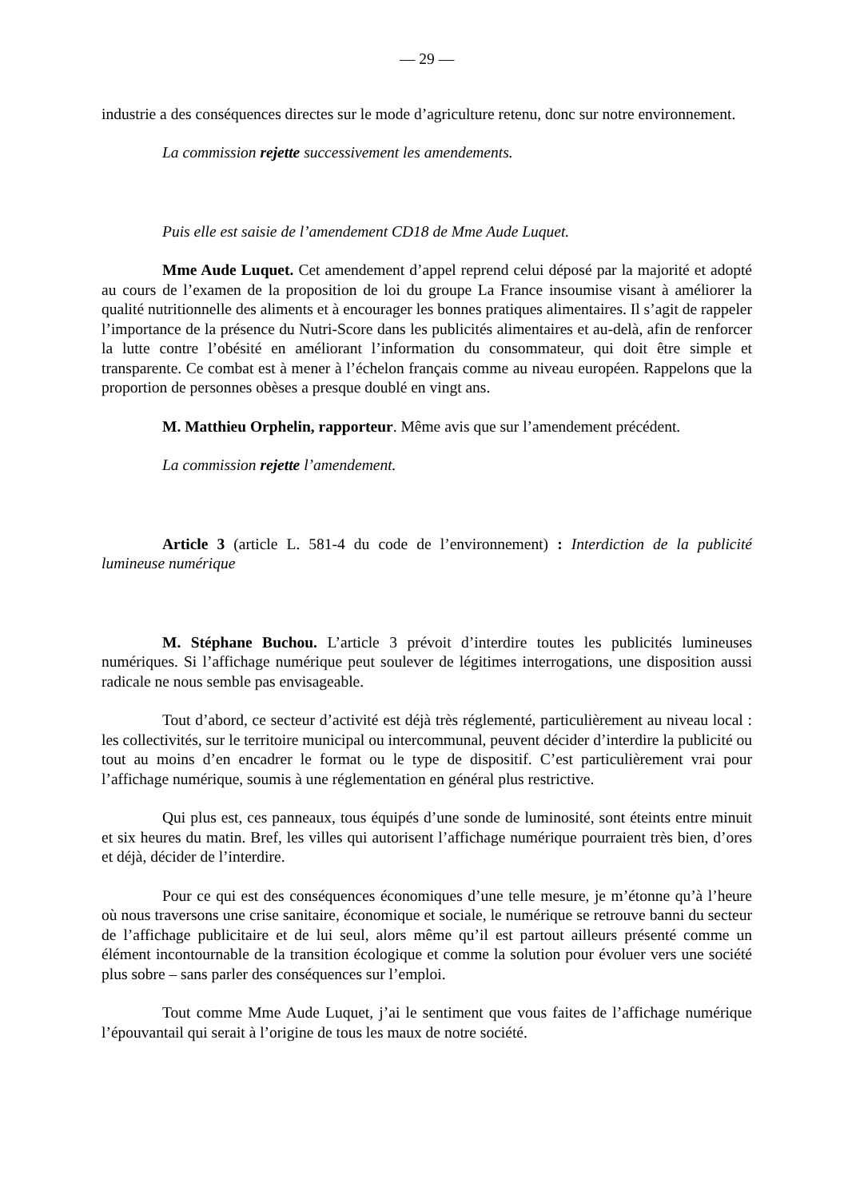— 29 —
industrie a des conséquences directes sur le mode d’agriculture retenu, donc sur notre environnement.
La commission rejette successivement les amendements.
Puis elle est saisie de l’amendement CD18 de Mme Aude Luquet.
Mme Aude Luquet. Cet amendement d’appel reprend celui déposé par la majorité et adopté au cours de l’examen de la proposition de loi du groupe La France insoumise visant à améliorer la qualité nutritionnelle des aliments et à encourager les bonnes pratiques alimentaires. Il s’agit de rappeler l’importance de la présence du Nutri-Score dans les publicités alimentaires et au-delà, afin de renforcer la lutte contre l’obésité en améliorant l’information du consommateur, qui doit être simple et transparente. Ce combat est à mener à l’échelon français comme au niveau européen. Rappelons que la proportion de personnes obèses a presque doublé en vingt ans.
M. Matthieu Orphelin, rapporteur. Même avis que sur l’amendement précédent.
La commission rejette l’amendement.
Article 3 (article L. 581-4 du code de l’environnement) : Interdiction de la publicité lumineuse numérique
M. Stéphane Buchou. L’article 3 prévoit d’interdire toutes les publicités lumineuses numériques. Si l’affichage numérique peut soulever de légitimes interrogations, une disposition aussi radicale ne nous semble pas envisageable.
Tout d’abord, ce secteur d’activité est déjà très réglementé, particulièrement au niveau local : les collectivités, sur le territoire municipal ou intercommunal, peuvent décider d’interdire la publicité ou tout au moins d’en encadrer le format ou le type de dispositif. C’est particulièrement vrai pour l’affichage numérique, soumis à une réglementation en général plus restrictive.
Qui plus est, ces panneaux, tous équipés d’une sonde de luminosité, sont éteints entre minuit et six heures du matin. Bref, les villes qui autorisent l’affichage numérique pourraient très bien, d’ores et déjà, décider de l’interdire.
Pour ce qui est des conséquences économiques d’une telle mesure, je m’étonne qu’à l’heure où nous traversons une crise sanitaire, économique et sociale, le numérique se retrouve banni du secteur de l’affichage publicitaire et de lui seul, alors même qu’il est partout ailleurs présenté comme un élément incontournable de la transition écologique et comme la solution pour évoluer vers une société plus sobre – sans parler des conséquences sur l’emploi.
Tout comme Mme Aude Luquet, j’ai le sentiment que vous faites de l’affichage numérique l’épouvantail qui serait à l’origine de tous les maux de notre société.